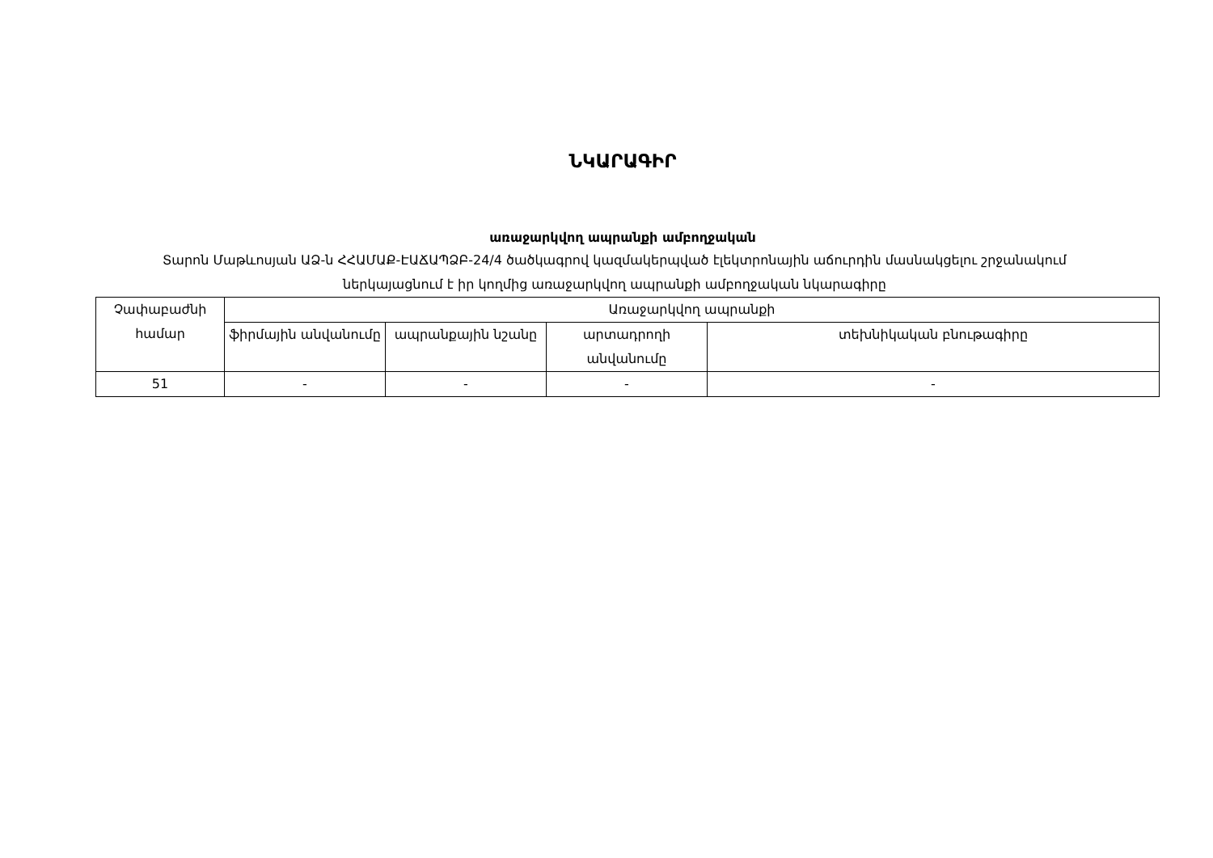ՆԿԱՐԱԳԻՐ
առաջարկվող ապրանքի ամբողջական
Տարոն Մաթևոսյան ԱՁ-ն ՀՀԱՄԱՔ-ԷԱՃԱՊՁԲ-24/4 ծածկագրով կազմակերպված էլեկտրոնային աճուրդին մասնակցելու շրջանակում ներկայացնում է իր կողմից առաջարկվող ապրանքի ամբողջական նկարագիրը
| Չափաբաժնի համար | Առաջարկվող ապրանքի | | | |
| --- | --- | --- | --- | --- |
| | ֆիրմային անվանումը | ապրանքային նշանը | արտադրողի անվանումը | տեխնիկական բնութագիրը |
| 51 | - | - | - | - |